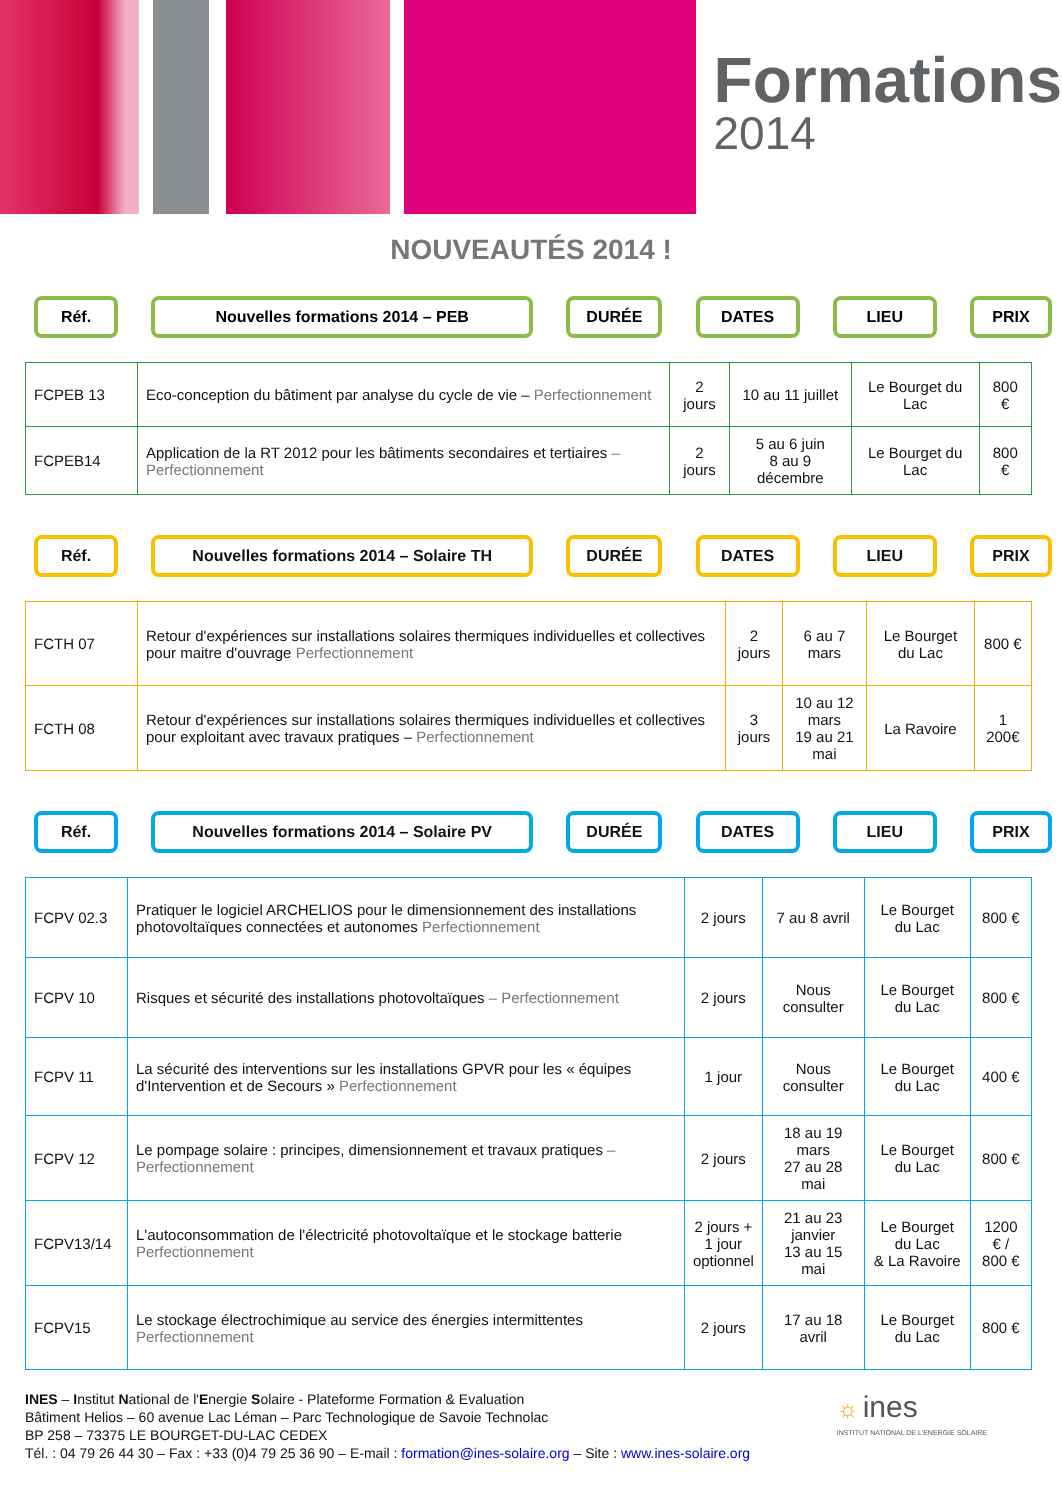Formations
2014
NOUVEAUTÉS 2014 !
Réf. Nouvelles formations 2014 – PEB DURÉE DATES LIEU PRIX
| FCPEB 13 | Eco-conception du bâtiment par analyse du cycle de vie – Perfectionnement | 2 jours | 10 au 11 juillet | Le Bourget du Lac | 800 € |
| FCPEB14 | Application de la RT 2012 pour les bâtiments secondaires et tertiaires – Perfectionnement | 2 jours | 5 au 6 juin 8 au 9 décembre | Le Bourget du Lac | 800 € |
Réf. Nouvelles formations 2014 – Solaire TH DURÉE DATES LIEU PRIX
| FCTH 07 | Retour d'expériences sur installations solaires thermiques individuelles et collectives pour maitre d'ouvrage Perfectionnement | 2 jours | 6 au 7 mars | Le Bourget du Lac | 800 € |
| FCTH 08 | Retour d'expériences sur installations solaires thermiques individuelles et collectives pour exploitant avec travaux pratiques – Perfectionnement | 3 jours | 10 au 12 mars 19 au 21 mai | La Ravoire | 1 200€ |
Réf. Nouvelles formations 2014 – Solaire PV DURÉE DATES LIEU PRIX
| FCPV 02.3 | Pratiquer le logiciel ARCHELIOS pour le dimensionnement des installations photovoltaïques connectées et autonomes Perfectionnement | 2 jours | 7 au 8 avril | Le Bourget du Lac | 800 € |
| FCPV 10 | Risques et sécurité des installations photovoltaïques – Perfectionnement | 2 jours | Nous consulter | Le Bourget du Lac | 800 € |
| FCPV 11 | La sécurité des interventions sur les installations GPVR pour les « équipes d'Intervention et de Secours » Perfectionnement | 1 jour | Nous consulter | Le Bourget du Lac | 400 € |
| FCPV 12 | Le pompage solaire : principes, dimensionnement et travaux pratiques – Perfectionnement | 2 jours | 18 au 19 mars 27 au 28 mai | Le Bourget du Lac | 800 € |
| FCPV13/14 | L'autoconsommation de l'électricité photovoltaïque et le stockage batterie Perfectionnement | 2 jours + 1 jour optionnel | 21 au 23 janvier 13 au 15 mai | Le Bourget du Lac & La Ravoire | 1200 € / 800 € |
| FCPV15 | Le stockage électrochimique au service des énergies intermittentes Perfectionnement | 2 jours | 17 au 18 avril | Le Bourget du Lac | 800 € |
INES – Institut National de l'Energie Solaire - Plateforme Formation & Evaluation
Bâtiment Helios – 60 avenue Lac Léman – Parc Technologique de Savoie Technolac
BP 258 – 73375 LE BOURGET-DU-LAC CEDEX
Tél. : 04 79 26 44 30 – Fax : +33 (0)4 79 25 36 90 – E-mail : formation@ines-solaire.org – Site : www.ines-solaire.org
☼ ines
INSTITUT NATIONAL DE L'ENERGIE SOLAIRE